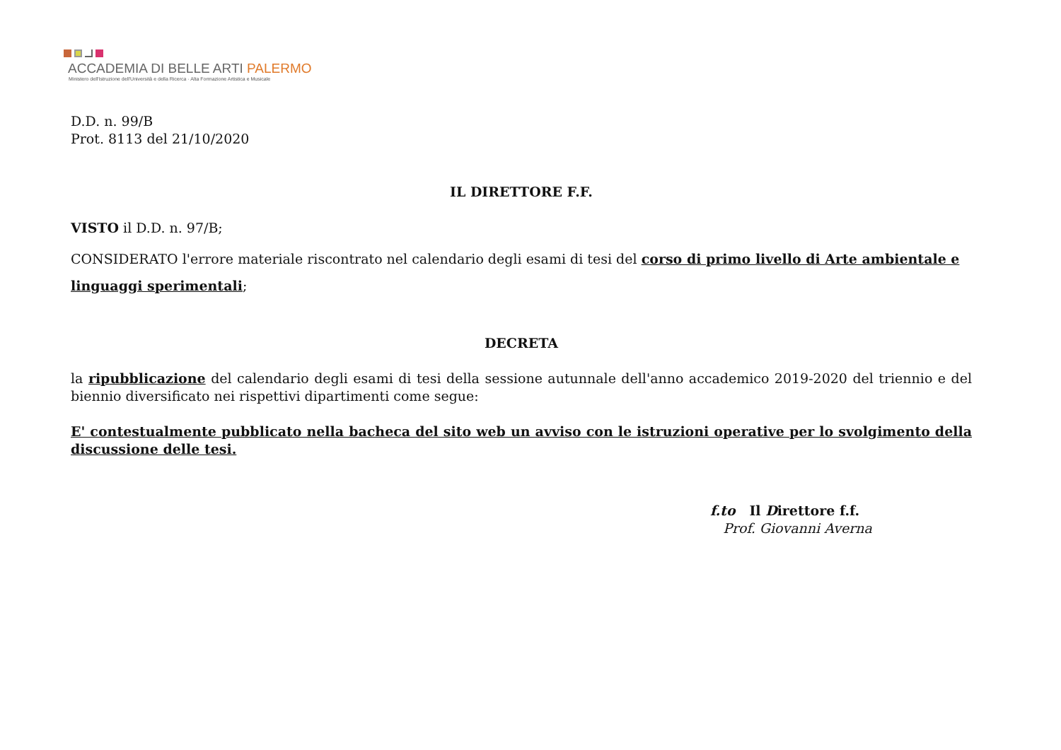ACCADEMIA DI BELLE ARTI PALERMO
Ministero dell'Istruzione dell'Università e della Ricerca · Alta Formazione Artistica e Musicale
D.D. n. 99/B
Prot. 8113 del 21/10/2020
IL DIRETTORE F.F.
VISTO il D.D. n. 97/B;
CONSIDERATO l'errore materiale riscontrato nel calendario degli esami di tesi del corso di primo livello di Arte ambientale e linguaggi sperimentali;
DECRETA
la ripubblicazione del calendario degli esami di tesi della sessione autunnale dell'anno accademico 2019-2020 del triennio e del biennio diversificato nei rispettivi dipartimenti come segue:
E' contestualmente pubblicato nella bacheca del sito web un avviso con le istruzioni operative per lo svolgimento della discussione delle tesi.
f.to Il Direttore f.f.
Prof. Giovanni Averna